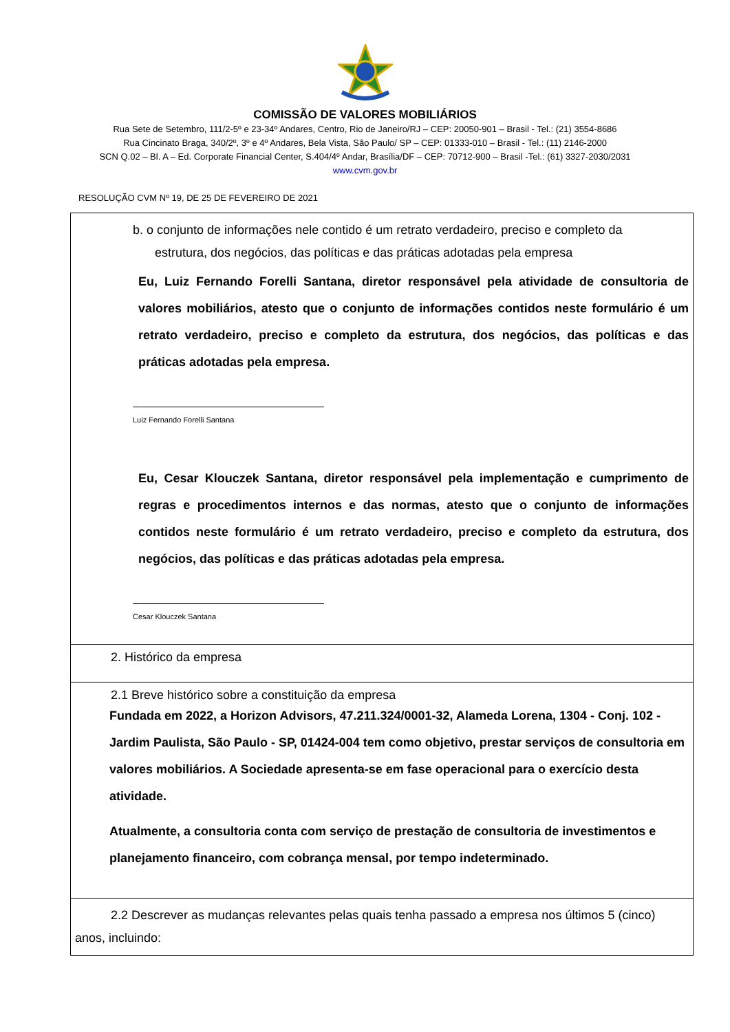COMISSÃO DE VALORES MOBILIÁRIOS
Rua Sete de Setembro, 111/2-5º e 23-34º Andares, Centro, Rio de Janeiro/RJ – CEP: 20050-901 – Brasil - Tel.: (21) 3554-8686
Rua Cincinato Braga, 340/2º, 3º e 4º Andares, Bela Vista, São Paulo/ SP – CEP: 01333-010 – Brasil - Tel.: (11) 2146-2000
SCN Q.02 – Bl. A – Ed. Corporate Financial Center, S.404/4º Andar, Brasília/DF – CEP: 70712-900 – Brasil -Tel.: (61) 3327-2030/2031
www.cvm.gov.br
RESOLUÇÃO CVM Nº 19, DE 25 DE FEVEREIRO DE 2021
| b. o conjunto de informações nele contido é um retrato verdadeiro, preciso e completo da estrutura, dos negócios, das políticas e das práticas adotadas pela empresa Eu, Luiz Fernando Forelli Santana, diretor responsável pela atividade de consultoria de valores mobiliários, atesto que o conjunto de informações contidos neste formulário é um retrato verdadeiro, preciso e completo da estrutura, dos negócios, das políticas e das práticas adotadas pela empresa. Luiz Fernando Forelli Santana Eu, Cesar Klouczek Santana, diretor responsável pela implementação e cumprimento de regras e procedimentos internos e das normas, atesto que o conjunto de informações contidos neste formulário é um retrato verdadeiro, preciso e completo da estrutura, dos negócios, das políticas e das práticas adotadas pela empresa. Cesar Klouczek Santana |
| 2. Histórico da empresa |
| 2.1 Breve histórico sobre a constituição da empresa Fundada em 2022, a Horizon Advisors, 47.211.324/0001-32, Alameda Lorena, 1304 - Conj. 102 - Jardim Paulista, São Paulo - SP, 01424-004 tem como objetivo, prestar serviços de consultoria em valores mobiliários. A Sociedade apresenta-se em fase operacional para o exercício desta atividade. Atualmente, a consultoria conta com serviço de prestação de consultoria de investimentos e planejamento financeiro, com cobrança mensal, por tempo indeterminado. |
| 2.2 Descrever as mudanças relevantes pelas quais tenha passado a empresa nos últimos 5 (cinco) anos, incluindo: |